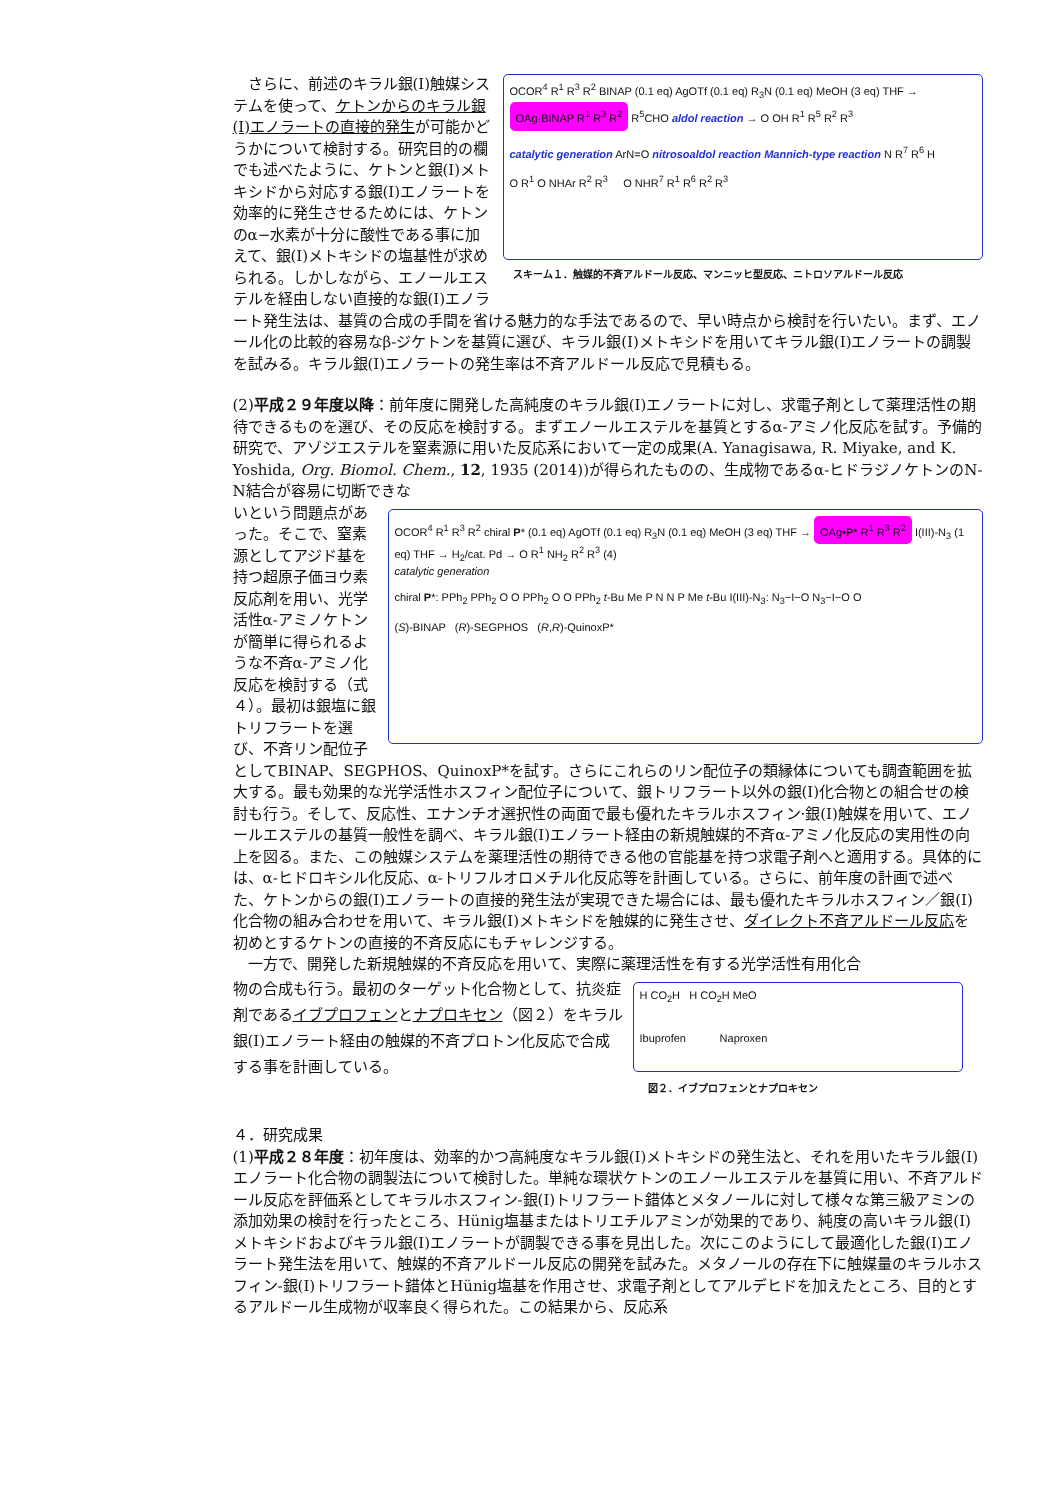OCOR<sup>4</sup> R<sup>1</sup> R<sup>3</sup> R<sup>2</sup> BINAP (0.1 eq) AgOTf (0.1 eq) R<sub>3</sub>N (0.1 eq) MeOH (3 eq) THF → OAg·BINAP R<sup>1</sup> R<sup>3</sup> R<sup>2</sup> R<sup>5</sup>CHO aldol reaction → O OH R<sup>1</sup> R<sup>5</sup> R<sup>2</sup> R<sup>3</sup>
catalytic generation ArN=O nitrosoaldol reaction Mannich-type reaction N R<sup>7</sup> R<sup>6</sup> H
O R<sup>1</sup> O NHAr R<sup>2</sup> R<sup>3</sup> O NHR<sup>7</sup> R<sup>1</sup> R<sup>6</sup> R<sup>2</sup> R<sup>3</sup>
スキーム１．触媒的不斉アルドール反応、マンニッヒ型反応、ニトロソアルドール反応
　さらに、前述のキラル銀(I)触媒システムを使って、ケトンからのキラル銀(I)エノラートの直接的発生が可能かどうかについて検討する。研究目的の欄でも述べたように、ケトンと銀(I)メトキシドから対応する銀(I)エノラートを効率的に発生させるためには、ケトンのα−水素が十分に酸性である事に加えて、銀(I)メトキシドの塩基性が求められる。しかしながら、エノールエステルを経由しない直接的な銀(I)エノラート発生法は、基質の合成の手間を省ける魅力的な手法であるので、早い時点から検討を行いたい。まず、エノール化の比較的容易なβ-ジケトンを基質に選び、キラル銀(I)メトキシドを用いてキラル銀(I)エノラートの調製を試みる。キラル銀(I)エノラートの発生率は不斉アルドール反応で見積もる。
(2)平成２９年度以降：前年度に開発した高純度のキラル銀(I)エノラートに対し、求電子剤として薬理活性の期待できるものを選び、その反応を検討する。まずエノールエステルを基質とするα-アミノ化反応を試す。予備的研究で、アゾジエステルを窒素源に用いた反応系において一定の成果(A. Yanagisawa, R. Miyake, and K. Yoshida, Org. Biomol. Chem., 12, 1935 (2014))が得られたものの、生成物であるα-ヒドラジノケトンのN-N結合が容易に切断できな
OCOR<sup>4</sup> R<sup>1</sup> R<sup>3</sup> R<sup>2</sup> chiral P* (0.1 eq) AgOTf (0.1 eq) R<sub>3</sub>N (0.1 eq) MeOH (3 eq) THF → OAg•P* R<sup>1</sup> R<sup>3</sup> R<sup>2</sup> I(III)-N<sub>3</sub> (1 eq) THF → H<sub>2</sub>/cat. Pd → O R<sup>1</sup> NH<sub>2</sub> R<sup>2</sup> R<sup>3</sup> (4)
catalytic generation
chiral P*: PPh<sub>2</sub> PPh<sub>2</sub> O O PPh<sub>2</sub> O O PPh<sub>2</sub> t-Bu Me P N N P Me t-Bu I(III)-N<sub>3</sub>: N<sub>3</sub>−I−O N<sub>3</sub>−I−O O
(S)-BINAP (R)-SEGPHOS (R,R)-QuinoxP*
いという問題点があった。そこで、窒素源としてアジド基を持つ超原子価ヨウ素反応剤を用い、光学活性α-アミノケトンが簡単に得られるような不斉α-アミノ化反応を検討する（式４）。最初は銀塩に銀トリフラートを選び、不斉リン配位子としてBINAP、SEGPHOS、QuinoxP*を試す。さらにこれらのリン配位子の類縁体についても調査範囲を拡大する。最も効果的な光学活性ホスフィン配位子について、銀トリフラート以外の銀(I)化合物との組合せの検討も行う。そして、反応性、エナンチオ選択性の両面で最も優れたキラルホスフィン·銀(I)触媒を用いて、エノールエステルの基質一般性を調べ、キラル銀(I)エノラート経由の新規触媒的不斉α-アミノ化反応の実用性の向上を図る。また、この触媒システムを薬理活性の期待できる他の官能基を持つ求電子剤へと適用する。具体的には、α-ヒドロキシル化反応、α-トリフルオロメチル化反応等を計画している。さらに、前年度の計画で述べた、ケトンからの銀(I)エノラートの直接的発生法が実現できた場合には、最も優れたキラルホスフィン／銀(I)化合物の組み合わせを用いて、キラル銀(I)メトキシドを触媒的に発生させ、ダイレクト不斉アルドール反応を初めとするケトンの直接的不斉反応にもチャレンジする。
　一方で、開発した新規触媒的不斉反応を用いて、実際に薬理活性を有する光学活性有用化合
H CO<sub>2</sub>H H CO<sub>2</sub>H MeO
Ibuprofen Naproxen
図２．イブプロフェンとナプロキセン
物の合成も行う。最初のターゲット化合物として、抗炎症剤であるイブプロフェンとナプロキセン（図２）をキラル銀(I)エノラート経由の触媒的不斉プロトン化反応で合成する事を計画している。
４．研究成果
(1)平成２８年度：初年度は、効率的かつ高純度なキラル銀(I)メトキシドの発生法と、それを用いたキラル銀(I)エノラート化合物の調製法について検討した。単純な環状ケトンのエノールエステルを基質に用い、不斉アルドール反応を評価系としてキラルホスフィン-銀(I)トリフラート錯体とメタノールに対して様々な第三級アミンの添加効果の検討を行ったところ、Hünig塩基またはトリエチルアミンが効果的であり、純度の高いキラル銀(I)メトキシドおよびキラル銀(I)エノラートが調製できる事を見出した。次にこのようにして最適化した銀(I)エノラート発生法を用いて、触媒的不斉アルドール反応の開発を試みた。メタノールの存在下に触媒量のキラルホスフィン-銀(I)トリフラート錯体とHünig塩基を作用させ、求電子剤としてアルデヒドを加えたところ、目的とするアルドール生成物が収率良く得られた。この結果から、反応系